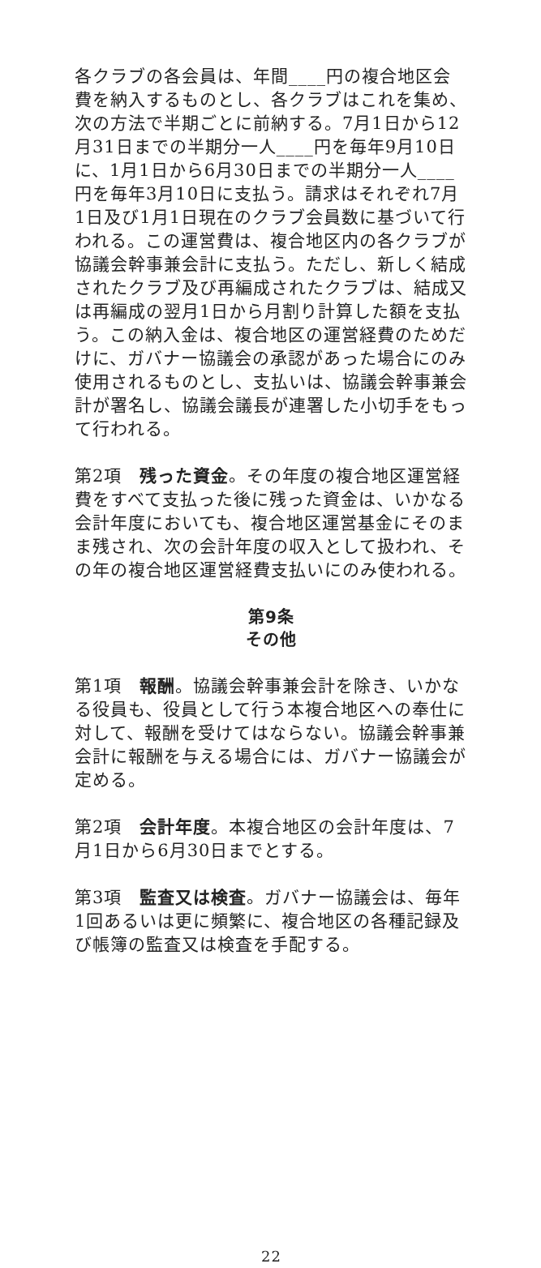各クラブの各会員は、年間____円の複合地区会費を納入するものとし、各クラブはこれを集め、次の方法で半期ごとに前納する。7月1日から12月31日までの半期分一人____円を毎年9月10日に、1月1日から6月30日までの半期分一人____円を毎年3月10日に支払う。請求はそれぞれ7月1日及び1月1日現在のクラブ会員数に基づいて行われる。この運営費は、複合地区内の各クラブが協議会幹事兼会計に支払う。ただし、新しく結成されたクラブ及び再編成されたクラブは、結成又は再編成の翌月1日から月割り計算した額を支払う。この納入金は、複合地区の運営経費のためだけに、ガバナー協議会の承認があった場合にのみ使用されるものとし、支払いは、協議会幹事兼会計が署名し、協議会議長が連署した小切手をもって行われる。
第2項　残った資金。その年度の複合地区運営経費をすべて支払った後に残った資金は、いかなる会計年度においても、複合地区運営基金にそのまま残され、次の会計年度の収入として扱われ、その年の複合地区運営経費支払いにのみ使われる。
第9条
その他
第1項　報酬。協議会幹事兼会計を除き、いかなる役員も、役員として行う本複合地区への奉仕に対して、報酬を受けてはならない。協議会幹事兼会計に報酬を与える場合には、ガバナー協議会が定める。
第2項　会計年度。本複合地区の会計年度は、7月1日から6月30日までとする。
第3項　監査又は検査。ガバナー協議会は、毎年1回あるいは更に頻繁に、複合地区の各種記録及び帳簿の監査又は検査を手配する。
22